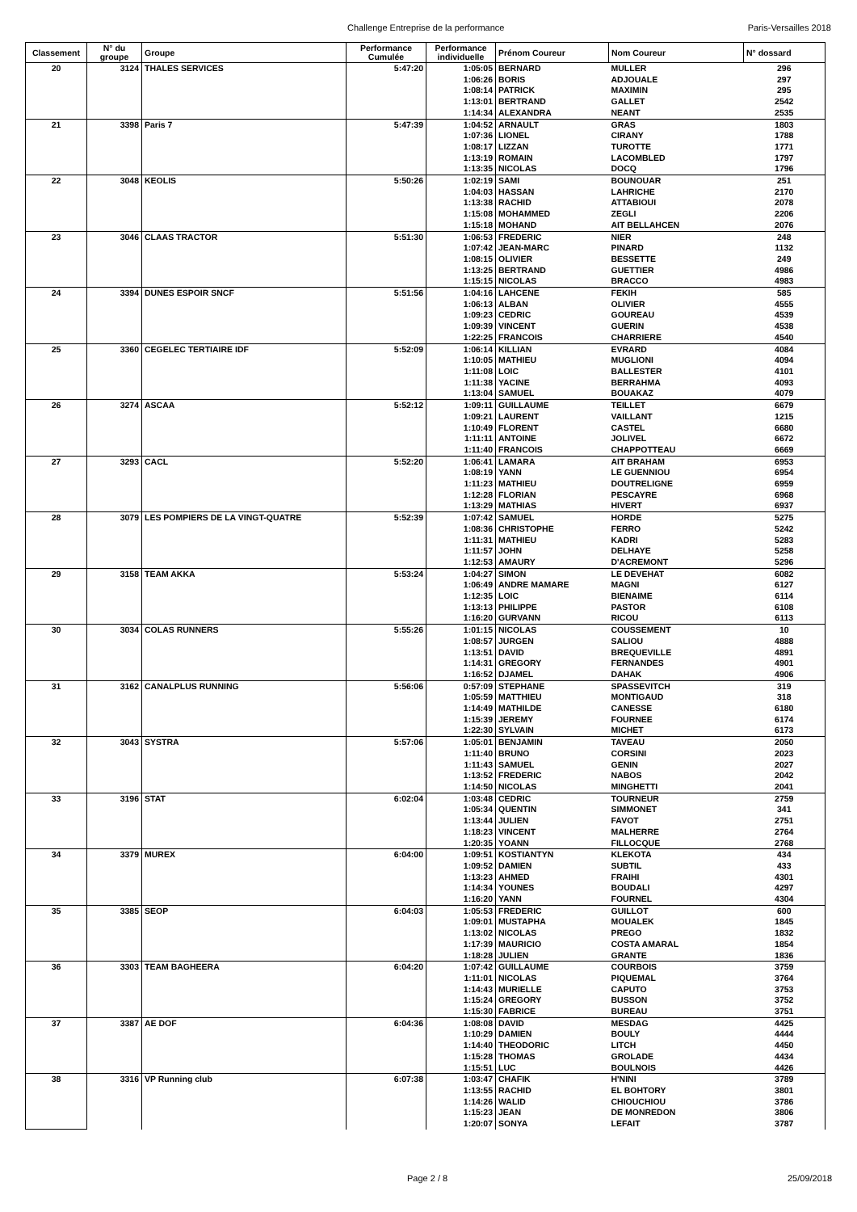Challenge Entreprise de la performance Paris-Versailles 2018
| Classement | N° du groupe | Groupe | Performance Cumulée | Performance individuelle | Prénom Coureur | Nom Coureur | N° dossard |
| --- | --- | --- | --- | --- | --- | --- | --- |
| 20 | 3124 | THALES SERVICES | 5:47:20 | 1:05:05 | BERNARD | MULLER | 296 |
| | | | | 1:06:26 | BORIS | ADJOUALE | 297 |
| | | | | 1:08:14 | PATRICK | MAXIMIN | 295 |
| | | | | 1:13:01 | BERTRAND | GALLET | 2542 |
| | | | | 1:14:34 | ALEXANDRA | NEANT | 2535 |
| 21 | 3398 | Paris 7 | 5:47:39 | 1:04:52 | ARNAULT | GRAS | 1803 |
| | | | | 1:07:36 | LIONEL | CIRANY | 1788 |
| | | | | 1:08:17 | LIZZAN | TUROTTE | 1771 |
| | | | | 1:13:19 | ROMAIN | LACOMBLED | 1797 |
| | | | | 1:13:35 | NICOLAS | DOCQ | 1796 |
| 22 | 3048 | KEOLIS | 5:50:26 | 1:02:19 | SAMI | BOUNOUAR | 251 |
| | | | | 1:04:03 | HASSAN | LAHRICHE | 2170 |
| | | | | 1:13:38 | RACHID | ATTABIOUI | 2078 |
| | | | | 1:15:08 | MOHAMMED | ZEGLI | 2206 |
| | | | | 1:15:18 | MOHAND | AIT BELLAHCEN | 2076 |
| 23 | 3046 | CLAAS TRACTOR | 5:51:30 | 1:06:53 | FREDERIC | NIER | 248 |
| | | | | 1:07:42 | JEAN-MARC | PINARD | 1132 |
| | | | | 1:08:15 | OLIVIER | BESSETTE | 249 |
| | | | | 1:13:25 | BERTRAND | GUETTIER | 4986 |
| | | | | 1:15:15 | NICOLAS | BRACCO | 4983 |
| 24 | 3394 | DUNES ESPOIR SNCF | 5:51:56 | 1:04:16 | LAHCENE | FEKIH | 585 |
| | | | | 1:06:13 | ALBAN | OLIVIER | 4555 |
| | | | | 1:09:23 | CEDRIC | GOUREAU | 4539 |
| | | | | 1:09:39 | VINCENT | GUERIN | 4538 |
| | | | | 1:22:25 | FRANCOIS | CHARRIERE | 4540 |
| 25 | 3360 | CEGELEC TERTIAIRE IDF | 5:52:09 | 1:06:14 | KILLIAN | EVRARD | 4084 |
| | | | | 1:10:05 | MATHIEU | MUGLIONI | 4094 |
| | | | | 1:11:08 | LOIC | BALLESTER | 4101 |
| | | | | 1:11:38 | YACINE | BERRAHMA | 4093 |
| | | | | 1:13:04 | SAMUEL | BOUAKAZ | 4079 |
| 26 | 3274 | ASCAA | 5:52:12 | 1:09:11 | GUILLAUME | TEILLET | 6679 |
| | | | | 1:09:21 | LAURENT | VAILLANT | 1215 |
| | | | | 1:10:49 | FLORENT | CASTEL | 6680 |
| | | | | 1:11:11 | ANTOINE | JOLIVEL | 6672 |
| | | | | 1:11:40 | FRANCOIS | CHAPPOTTEAU | 6669 |
| 27 | 3293 | CACL | 5:52:20 | 1:06:41 | LAMARA | AIT BRAHAM | 6953 |
| | | | | 1:08:19 | YANN | LE GUENNIOU | 6954 |
| | | | | 1:11:23 | MATHIEU | DOUTRELIGNE | 6959 |
| | | | | 1:12:28 | FLORIAN | PESCAYRE | 6968 |
| | | | | 1:13:29 | MATHIAS | HIVERT | 6937 |
| 28 | 3079 | LES POMPIERS DE LA VINGT-QUATRE | 5:52:39 | 1:07:42 | SAMUEL | HORDE | 5275 |
| | | | | 1:08:36 | CHRISTOPHE | FERRO | 5242 |
| | | | | 1:11:31 | MATHIEU | KADRI | 5283 |
| | | | | 1:11:57 | JOHN | DELHAYE | 5258 |
| | | | | 1:12:53 | AMAURY | D'ACREMONT | 5296 |
| 29 | 3158 | TEAM AKKA | 5:53:24 | 1:04:27 | SIMON | LE DEVEHAT | 6082 |
| | | | | 1:06:49 | ANDRE MAMARE | MAGNI | 6127 |
| | | | | 1:12:35 | LOIC | BIENAIME | 6114 |
| | | | | 1:13:13 | PHILIPPE | PASTOR | 6108 |
| | | | | 1:16:20 | GURVANN | RICOU | 6113 |
| 30 | 3034 | COLAS RUNNERS | 5:55:26 | 1:01:15 | NICOLAS | COUSSEMENT | 10 |
| | | | | 1:08:57 | JURGEN | SALIOU | 4888 |
| | | | | 1:13:51 | DAVID | BREQUEVILLE | 4891 |
| | | | | 1:14:31 | GREGORY | FERNANDES | 4901 |
| | | | | 1:16:52 | DJAMEL | DAHAK | 4906 |
| 31 | 3162 | CANALPLUS RUNNING | 5:56:06 | 0:57:09 | STEPHANE | SPASSEVITCH | 319 |
| | | | | 1:05:59 | MATTHIEU | MONTIGAUD | 318 |
| | | | | 1:14:49 | MATHILDE | CANESSE | 6180 |
| | | | | 1:15:39 | JEREMY | FOURNEE | 6174 |
| | | | | 1:22:30 | SYLVAIN | MICHET | 6173 |
| 32 | 3043 | SYSTRA | 5:57:06 | 1:05:01 | BENJAMIN | TAVEAU | 2050 |
| | | | | 1:11:40 | BRUNO | CORSINI | 2023 |
| | | | | 1:11:43 | SAMUEL | GENIN | 2027 |
| | | | | 1:13:52 | FREDERIC | NABOS | 2042 |
| | | | | 1:14:50 | NICOLAS | MINGHETTI | 2041 |
| 33 | 3196 | STAT | 6:02:04 | 1:03:48 | CEDRIC | TOURNEUR | 2759 |
| | | | | 1:05:34 | QUENTIN | SIMMONET | 341 |
| | | | | 1:13:44 | JULIEN | FAVOT | 2751 |
| | | | | 1:18:23 | VINCENT | MALHERRE | 2764 |
| | | | | 1:20:35 | YOANN | FILLOCQUE | 2768 |
| 34 | 3379 | MUREX | 6:04:00 | 1:09:51 | KOSTIANTYN | KLEKOTA | 434 |
| | | | | 1:09:52 | DAMIEN | SUBTIL | 433 |
| | | | | 1:13:23 | AHMED | FRAIHI | 4301 |
| | | | | 1:14:34 | YOUNES | BOUDALI | 4297 |
| | | | | 1:16:20 | YANN | FOURNEL | 4304 |
| 35 | 3385 | SEOP | 6:04:03 | 1:05:53 | FREDERIC | GUILLOT | 600 |
| | | | | 1:09:01 | MUSTAPHA | MOUALEK | 1845 |
| | | | | 1:13:02 | NICOLAS | PREGO | 1832 |
| | | | | 1:17:39 | MAURICIO | COSTA AMARAL | 1854 |
| | | | | 1:18:28 | JULIEN | GRANTE | 1836 |
| 36 | 3303 | TEAM BAGHEERA | 6:04:20 | 1:07:42 | GUILLAUME | COURBOIS | 3759 |
| | | | | 1:11:01 | NICOLAS | PIQUEMAL | 3764 |
| | | | | 1:14:43 | MURIELLE | CAPUTO | 3753 |
| | | | | 1:15:24 | GREGORY | BUSSON | 3752 |
| | | | | 1:15:30 | FABRICE | BUREAU | 3751 |
| 37 | 3387 | AE DOF | 6:04:36 | 1:08:08 | DAVID | MESDAG | 4425 |
| | | | | 1:10:29 | DAMIEN | BOULY | 4444 |
| | | | | 1:14:40 | THEODORIC | LITCH | 4450 |
| | | | | 1:15:28 | THOMAS | GROLADE | 4434 |
| | | | | 1:15:51 | LUC | BOULNOIS | 4426 |
| 38 | 3316 | VP Running club | 6:07:38 | 1:03:47 | CHAFIK | H'NINI | 3789 |
| | | | | 1:13:55 | RACHID | EL BOHTORY | 3801 |
| | | | | 1:14:26 | WALID | CHIOUCHIOU | 3786 |
| | | | | 1:15:23 | JEAN | DE MONREDON | 3806 |
| | | | | 1:20:07 | SONYA | LEFAIT | 3787 |
Page 2 / 8 25/09/2018